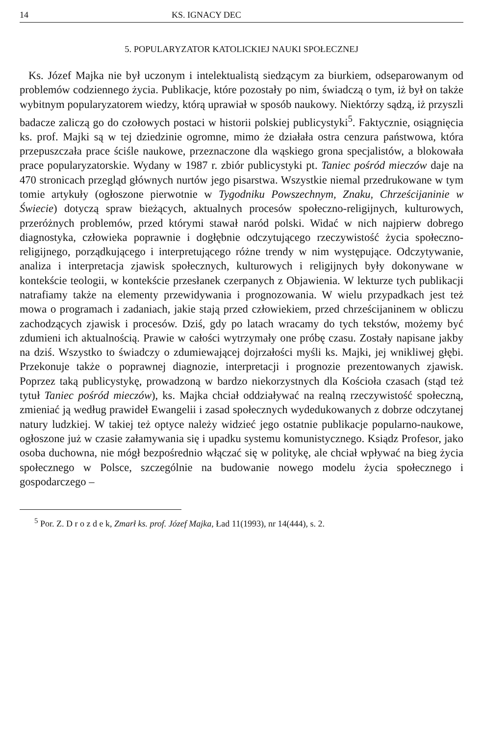14 KS. IGNACY DEC
5. POPULARYZATOR KATOLICKIEJ NAUKI SPOŁECZNEJ
Ks. Józef Majka nie był uczonym i intelektualistą siedzącym za biurkiem, odseparowanym od problemów codziennego życia. Publikacje, które pozostały po nim, świadczą o tym, iż był on także wybitnym popularyzatorem wiedzy, którą uprawiał w sposób naukowy. Niektórzy sądzą, iż przyszli badacze zaliczą go do czołowych postaci w historii polskiej publicystyki<sup>5</sup>. Faktycznie, osiągnięcia ks. prof. Majki są w tej dziedzinie ogromne, mimo że działała ostra cenzura państwowa, która przepuszczała prace ściśle naukowe, przeznaczone dla wąskiego grona specjalistów, a blokowała prace popularyzatorskie. Wydany w 1987 r. zbiór publicystyki pt. Taniec pośród mieczów daje na 470 stronicach przegląd głównych nurtów jego pisarstwa. Wszystkie niemal przedrukowane w tym tomie artykuły (ogłoszone pierwotnie w Tygodniku Powszechnym, Znaku, Chrześcijaninie w Świecie) dotyczą spraw bieżących, aktualnych procesów społeczno-religijnych, kulturowych, przeróżnych problemów, przed którymi stawał naród polski. Widać w nich najpierw dobrego diagnostyka, człowieka poprawnie i dogłębnie odczytującego rzeczywistość życia społeczno-religijnego, porządkującego i interpretującego różne trendy w nim występujące. Odczytywanie, analiza i interpretacja zjawisk społecznych, kulturowych i religijnych były dokonywane w kontekście teologii, w kontekście przesłanek czerpanych z Objawienia. W lekturze tych publikacji natrafiamy także na elementy przewidywania i prognozowania. W wielu przypadkach jest też mowa o programach i zadaniach, jakie stają przed człowiekiem, przed chrześcijaninem w obliczu zachodzących zjawisk i procesów. Dziś, gdy po latach wracamy do tych tekstów, możemy być zdumieni ich aktualnością. Prawie w całości wytrzymały one próbę czasu. Zostały napisane jakby na dziś. Wszystko to świadczy o zdumiewającej dojrzałości myśli ks. Majki, jej wnikliwej głębi. Przekonuje także o poprawnej diagnozie, interpretacji i prognozie prezentowanych zjawisk. Poprzez taką publicystykę, prowadzoną w bardzo niekorzystnych dla Kościoła czasach (stąd też tytuł Taniec pośród mieczów), ks. Majka chciał oddziaływać na realną rzeczywistość społeczną, zmieniać ją według prawideł Ewangelii i zasad społecznych wydedukowanych z dobrze odczytanej natury ludzkiej. W takiej też optyce należy widzieć jego ostatnie publikacje popularno-naukowe, ogłoszone już w czasie załamywania się i upadku systemu komunistycznego. Ksiądz Profesor, jako osoba duchowna, nie mógł bezpośrednio włączać się w politykę, ale chciał wpływać na bieg życia społecznego w Polsce, szczególnie na budowanie nowego modelu życia społecznego i gospodarczego –
<sup>5</sup> Por. Z. D r o z d e k, Zmarł ks. prof. Józef Majka, Ład 11(1993), nr 14(444), s. 2.